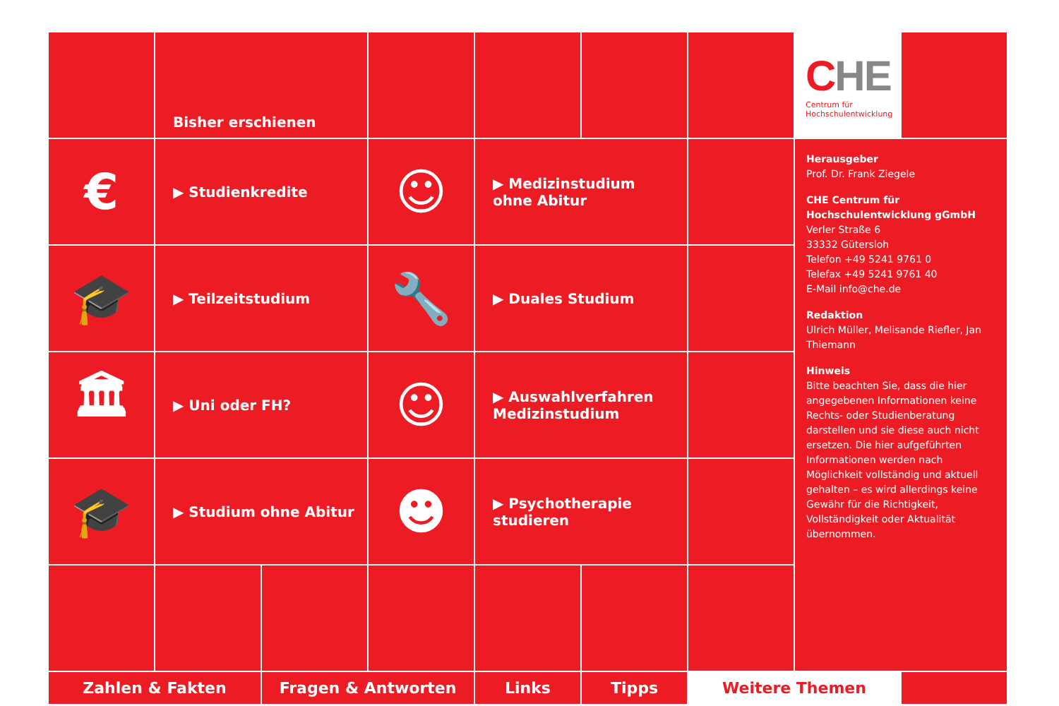Bisher erschienen
CHE
Centrum für
Hochschulentwicklung
€
▶ Studienkredite
☺
▶ Medizinstudium
ohne Abitur
Herausgeber
Prof. Dr. Frank Ziegele
CHE Centrum für
Hochschulentwicklung gGmbH
Verler Straße 6
33332 Gütersloh
Telefon +49 5241 9761 0
Telefax +49 5241 9761 40
E-Mail info@che.de
Redaktion
Ulrich Müller, Melisande Riefler, Jan Thiemann
Hinweis
Bitte beachten Sie, dass die hier angegebenen Informationen keine Rechts- oder Studienberatung darstellen und sie diese auch nicht ersetzen. Die hier aufgeführten Informationen werden nach Möglichkeit vollständig und aktuell gehalten – es wird allerdings keine Gewähr für die Richtigkeit, Vollständigkeit oder Aktualität übernommen.
🎓
▶ Teilzeitstudium
🔧
▶ Duales Studium
🏛
▶ Uni oder FH?
☺
▶ Auswahlverfahren
Medizinstudium
🎓
▶ Studium ohne Abitur
☻
▶ Psychotherapie
studieren
Zahlen & Fakten
Fragen & Antworten
Links
Tipps
Weitere Themen